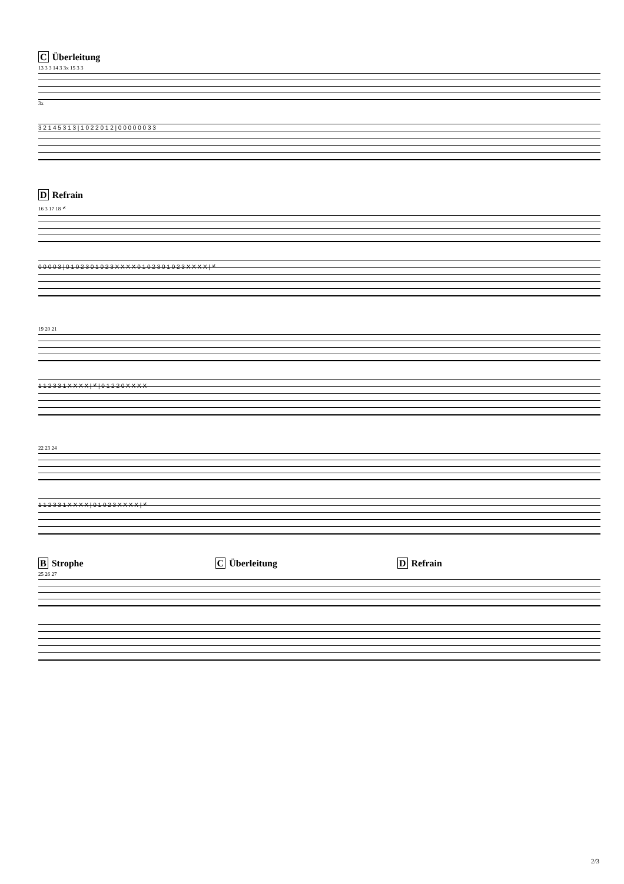C Überleitung
13 3 3 14 3 3x 15 3 3
3x
3 2 1 4 5 3 1 3 | 1 0 2 2 0 1 2 | 0 0 0 0 0 0 3 3
D Refrain
16 3 17 18 𝄎
0 0 0 0 3 | 0 1 0 2 3 0 1 0 2 3 X X X X 0 1 0 2 3 0 1 0 2 3 X X X X | 𝄎
19 20 21
1 1 2 3 3 1 X X X X | 𝄎 | 0 1 2 2 0 X X X X
22 23 24
1 1 2 3 3 1 X X X X | 0 1 0 2 3 X X X X | 𝄎
B Strophe C Überleitung D Refrain
25 26 27
2/3